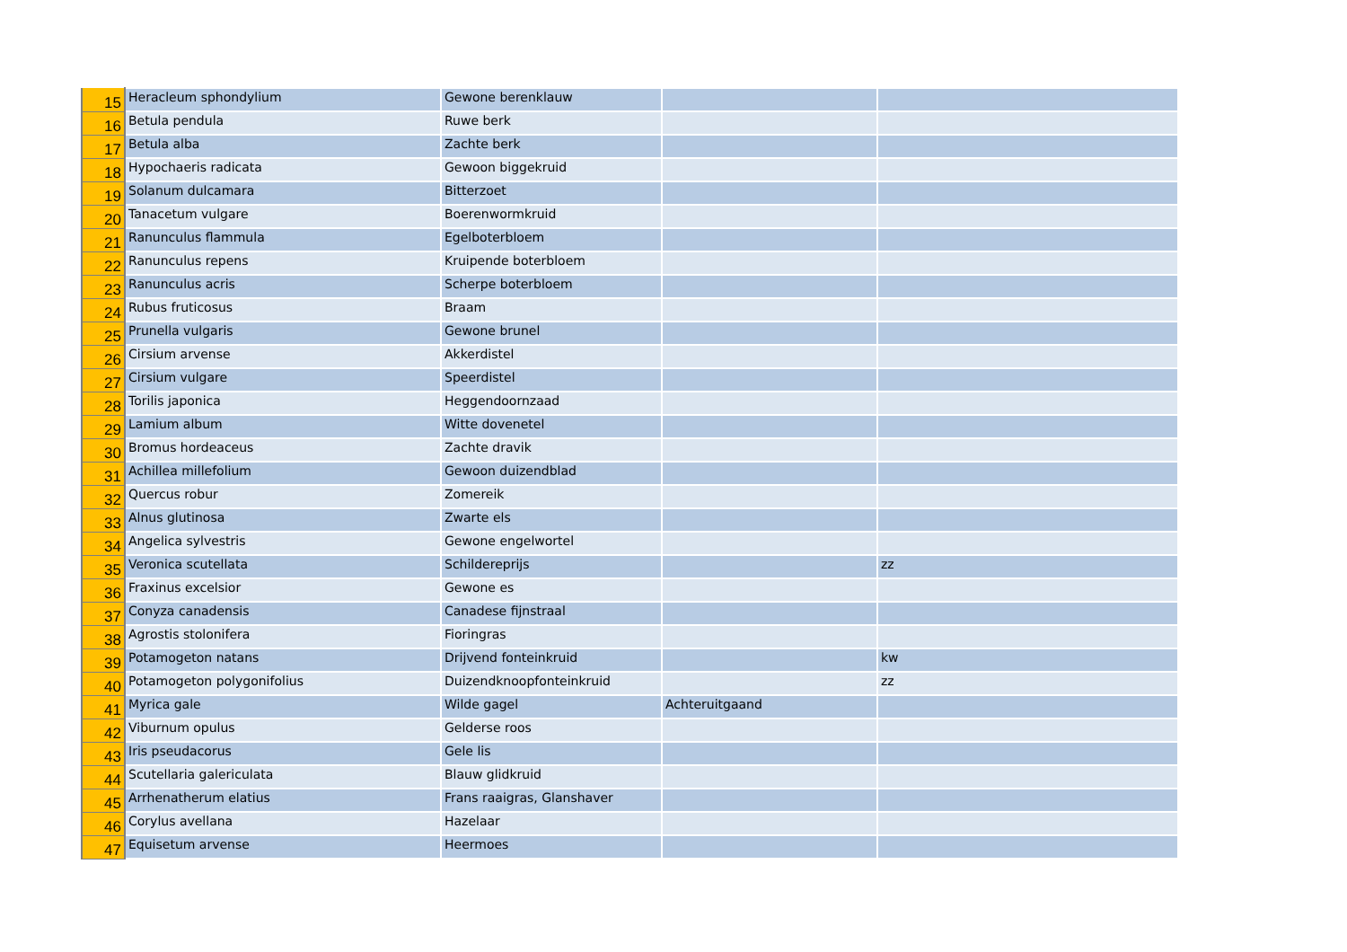| 15 | Heracleum sphondylium | Gewone berenklauw | | |
| 16 | Betula pendula | Ruwe berk | | |
| 17 | Betula alba | Zachte berk | | |
| 18 | Hypochaeris radicata | Gewoon biggekruid | | |
| 19 | Solanum dulcamara | Bitterzoet | | |
| 20 | Tanacetum vulgare | Boerenwormkruid | | |
| 21 | Ranunculus flammula | Egelboterbloem | | |
| 22 | Ranunculus repens | Kruipende boterbloem | | |
| 23 | Ranunculus acris | Scherpe boterbloem | | |
| 24 | Rubus fruticosus | Braam | | |
| 25 | Prunella vulgaris | Gewone brunel | | |
| 26 | Cirsium arvense | Akkerdistel | | |
| 27 | Cirsium vulgare | Speerdistel | | |
| 28 | Torilis japonica | Heggendoornzaad | | |
| 29 | Lamium album | Witte dovenetel | | |
| 30 | Bromus hordeaceus | Zachte dravik | | |
| 31 | Achillea millefolium | Gewoon duizendblad | | |
| 32 | Quercus robur | Zomereik | | |
| 33 | Alnus glutinosa | Zwarte els | | |
| 34 | Angelica sylvestris | Gewone engelwortel | | |
| 35 | Veronica scutellata | Schildereprijs | | zz |
| 36 | Fraxinus excelsior | Gewone es | | |
| 37 | Conyza canadensis | Canadese fijnstraal | | |
| 38 | Agrostis stolonifera | Fioringras | | |
| 39 | Potamogeton natans | Drijvend fonteinkruid | | kw |
| 40 | Potamogeton polygonifolius | Duizendknoopfonteinkruid | | zz |
| 41 | Myrica gale | Wilde gagel | Achteruitgaand | |
| 42 | Viburnum opulus | Gelderse roos | | |
| 43 | Iris pseudacorus | Gele lis | | |
| 44 | Scutellaria galericulata | Blauw glidkruid | | |
| 45 | Arrhenatherum elatius | Frans raaigras, Glanshaver | | |
| 46 | Corylus avellana | Hazelaar | | |
| 47 | Equisetum arvense | Heermoes | | |